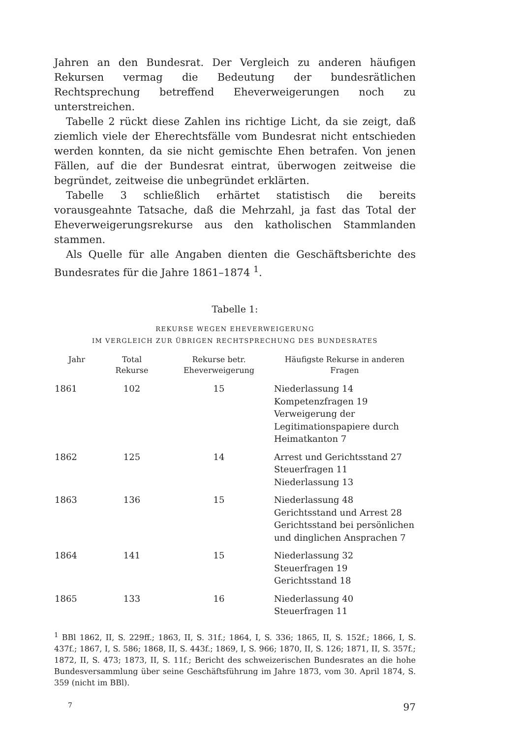Jahren an den Bundesrat. Der Vergleich zu anderen häufigen Rekursen vermag die Bedeutung der bundesrätlichen Rechtsprechung betreffend Eheverweigerungen noch zu unterstreichen.
Tabelle 2 rückt diese Zahlen ins richtige Licht, da sie zeigt, daß ziemlich viele der Eherechtsfälle vom Bundesrat nicht entschieden werden konnten, da sie nicht gemischte Ehen betrafen. Von jenen Fällen, auf die der Bundesrat eintrat, überwogen zeitweise die begründet, zeitweise die unbegründet erklärten.
Tabelle 3 schließlich erhärtet statistisch die bereits vorausgeahnte Tatsache, daß die Mehrzahl, ja fast das Total der Eheverweigerungsrekurse aus den katholischen Stammlanden stammen.
Als Quelle für alle Angaben dienten die Geschäftsberichte des Bundesrates für die Jahre 1861–1874 <sup>1</sup>.
Tabelle 1:
REKURSE WEGEN EHEVERWEIGERUNG
IM VERGLEICH ZUR ÜBRIGEN RECHTSPRECHUNG DES BUNDESRATES
| Jahr | Total Rekurse | Rekurse betr. Eheverweigerung | Häufigste Rekurse in anderen Fragen |
| --- | --- | --- | --- |
| 1861 | 102 | 15 | Niederlassung 14 Kompetenzfragen 19 Verweigerung der Legitimationspapiere durch Heimatkanton 7 |
| 1862 | 125 | 14 | Arrest und Gerichtsstand 27 Steuerfragen 11 Niederlassung 13 |
| 1863 | 136 | 15 | Niederlassung 48 Gerichtsstand und Arrest 28 Gerichtsstand bei persönlichen und dinglichen Ansprachen 7 |
| 1864 | 141 | 15 | Niederlassung 32 Steuerfragen 19 Gerichtsstand 18 |
| 1865 | 133 | 16 | Niederlassung 40 Steuerfragen 11 |
<sup>1</sup> BBl 1862, II, S. 229ff.; 1863, II, S. 31f.; 1864, I, S. 336; 1865, II, S. 152f.; 1866, I, S. 437f.; 1867, I, S. 586; 1868, II, S. 443f.; 1869, I, S. 966; 1870, II, S. 126; 1871, II, S. 357f.; 1872, II, S. 473; 1873, II, S. 11f.; Bericht des schweizerischen Bundesrates an die hohe Bundesversammlung über seine Geschäftsführung im Jahre 1873, vom 30. April 1874, S. 359 (nicht im BBl).
7 97